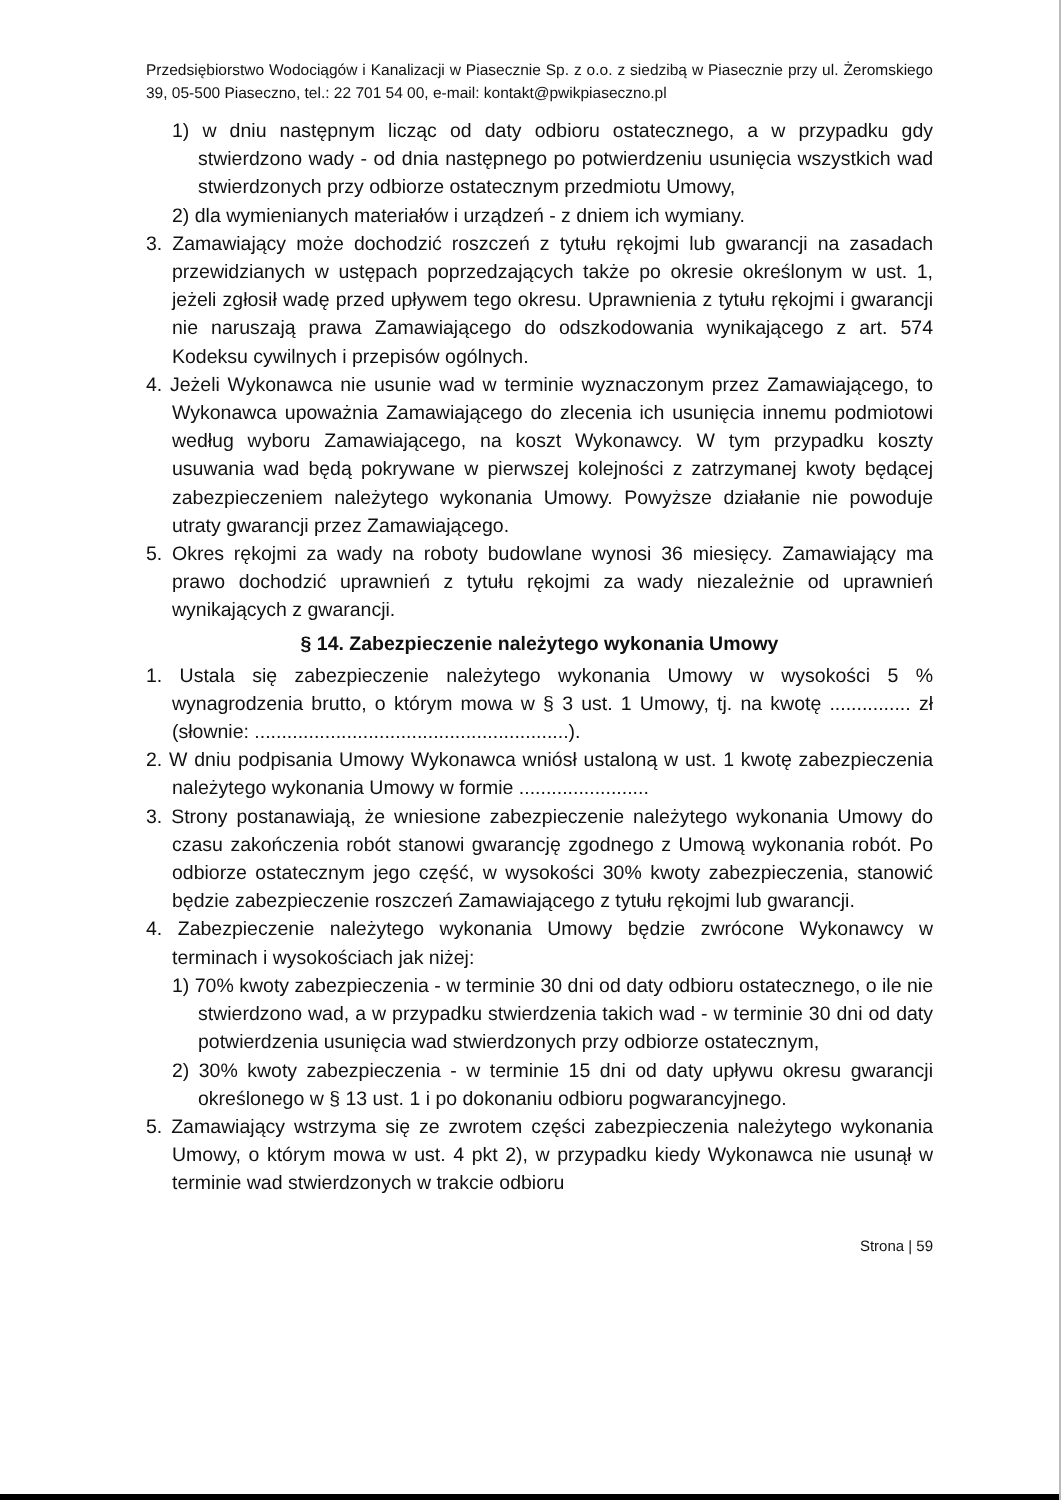Przedsiębiorstwo Wodociągów i Kanalizacji w Piasecznie Sp. z o.o. z siedzibą w Piasecznie przy ul. Żeromskiego 39, 05-500 Piaseczno, tel.: 22 701 54 00, e-mail: kontakt@pwikpiaseczno.pl
1) w dniu następnym licząc od daty odbioru ostatecznego, a w przypadku gdy stwierdzono wady - od dnia następnego po potwierdzeniu usunięcia wszystkich wad stwierdzonych przy odbiorze ostatecznym przedmiotu Umowy,
2) dla wymienianych materiałów i urządzeń - z dniem ich wymiany.
3. Zamawiający może dochodzić roszczeń z tytułu rękojmi lub gwarancji na zasadach przewidzianych w ustępach poprzedzających także po okresie określonym w ust. 1, jeżeli zgłosił wadę przed upływem tego okresu. Uprawnienia z tytułu rękojmi i gwarancji nie naruszają prawa Zamawiającego do odszkodowania wynikającego z art. 574 Kodeksu cywilnych i przepisów ogólnych.
4. Jeżeli Wykonawca nie usunie wad w terminie wyznaczonym przez Zamawiającego, to Wykonawca upoważnia Zamawiającego do zlecenia ich usunięcia innemu podmiotowi według wyboru Zamawiającego, na koszt Wykonawcy. W tym przypadku koszty usuwania wad będą pokrywane w pierwszej kolejności z zatrzymanej kwoty będącej zabezpieczeniem należytego wykonania Umowy. Powyższe działanie nie powoduje utraty gwarancji przez Zamawiającego.
5. Okres rękojmi za wady na roboty budowlane wynosi 36 miesięcy. Zamawiający ma prawo dochodzić uprawnień z tytułu rękojmi za wady niezależnie od uprawnień wynikających z gwarancji.
§ 14. Zabezpieczenie należytego wykonania Umowy
1. Ustala się zabezpieczenie należytego wykonania Umowy w wysokości 5 % wynagrodzenia brutto, o którym mowa w § 3 ust. 1 Umowy, tj. na kwotę ............... zł (słownie: ..........................................................).
2. W dniu podpisania Umowy Wykonawca wniósł ustaloną w ust. 1 kwotę zabezpieczenia należytego wykonania Umowy w formie ........................
3. Strony postanawiają, że wniesione zabezpieczenie należytego wykonania Umowy do czasu zakończenia robót stanowi gwarancję zgodnego z Umową wykonania robót. Po odbiorze ostatecznym jego część, w wysokości 30% kwoty zabezpieczenia, stanowić będzie zabezpieczenie roszczeń Zamawiającego z tytułu rękojmi lub gwarancji.
4. Zabezpieczenie należytego wykonania Umowy będzie zwrócone Wykonawcy w terminach i wysokościach jak niżej:
1) 70% kwoty zabezpieczenia - w terminie 30 dni od daty odbioru ostatecznego, o ile nie stwierdzono wad, a w przypadku stwierdzenia takich wad - w terminie 30 dni od daty potwierdzenia usunięcia wad stwierdzonych przy odbiorze ostatecznym,
2) 30% kwoty zabezpieczenia - w terminie 15 dni od daty upływu okresu gwarancji określonego w § 13 ust. 1 i po dokonaniu odbioru pogwarancyjnego.
5. Zamawiający wstrzyma się ze zwrotem części zabezpieczenia należytego wykonania Umowy, o którym mowa w ust. 4 pkt 2), w przypadku kiedy Wykonawca nie usunął w terminie wad stwierdzonych w trakcie odbioru
Strona | 59